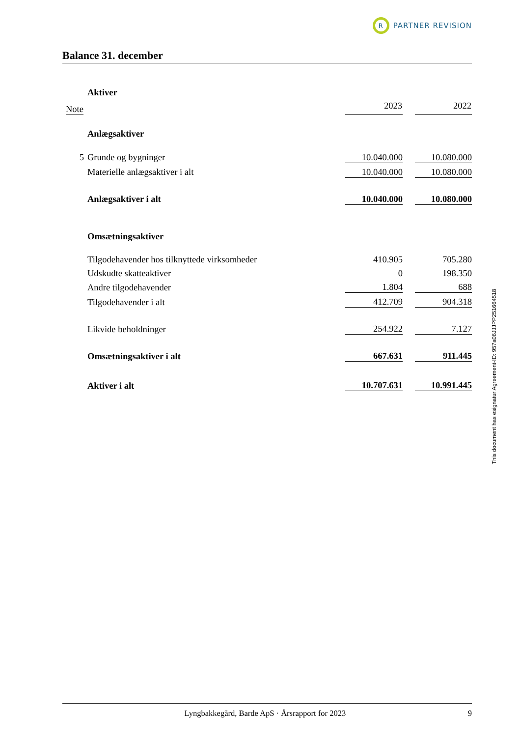R
PARTNER REVISION
Balance 31. december
| | Aktiver | | | |
| Note | | 2023 | | 2022 |
| | Anlægsaktiver | | | |
| 5 | Grunde og bygninger | 10.040.000 | | 10.080.000 |
| | Materielle anlægsaktiver i alt | 10.040.000 | | 10.080.000 |
| | Anlægsaktiver i alt | 10.040.000 | | 10.080.000 |
| | Omsætningsaktiver | | | |
| | Tilgodehavender hos tilknyttede virksomheder | 410.905 | | 705.280 |
| | Udskudte skatteaktiver | 0 | | 198.350 |
| | Andre tilgodehavender | 1.804 | | 688 |
| | Tilgodehavender i alt | 412.709 | | 904.318 |
| | Likvide beholdninger | 254.922 | | 7.127 |
| | Omsætningsaktiver i alt | 667.631 | | 911.445 |
| | Aktiver i alt | 10.707.631 | | 10.991.445 |
Lyngbakkegård, Barde ApS · Årsrapport for 2023
9
This document has esignatur Agreement-ID: 957a06JJJPP251664518